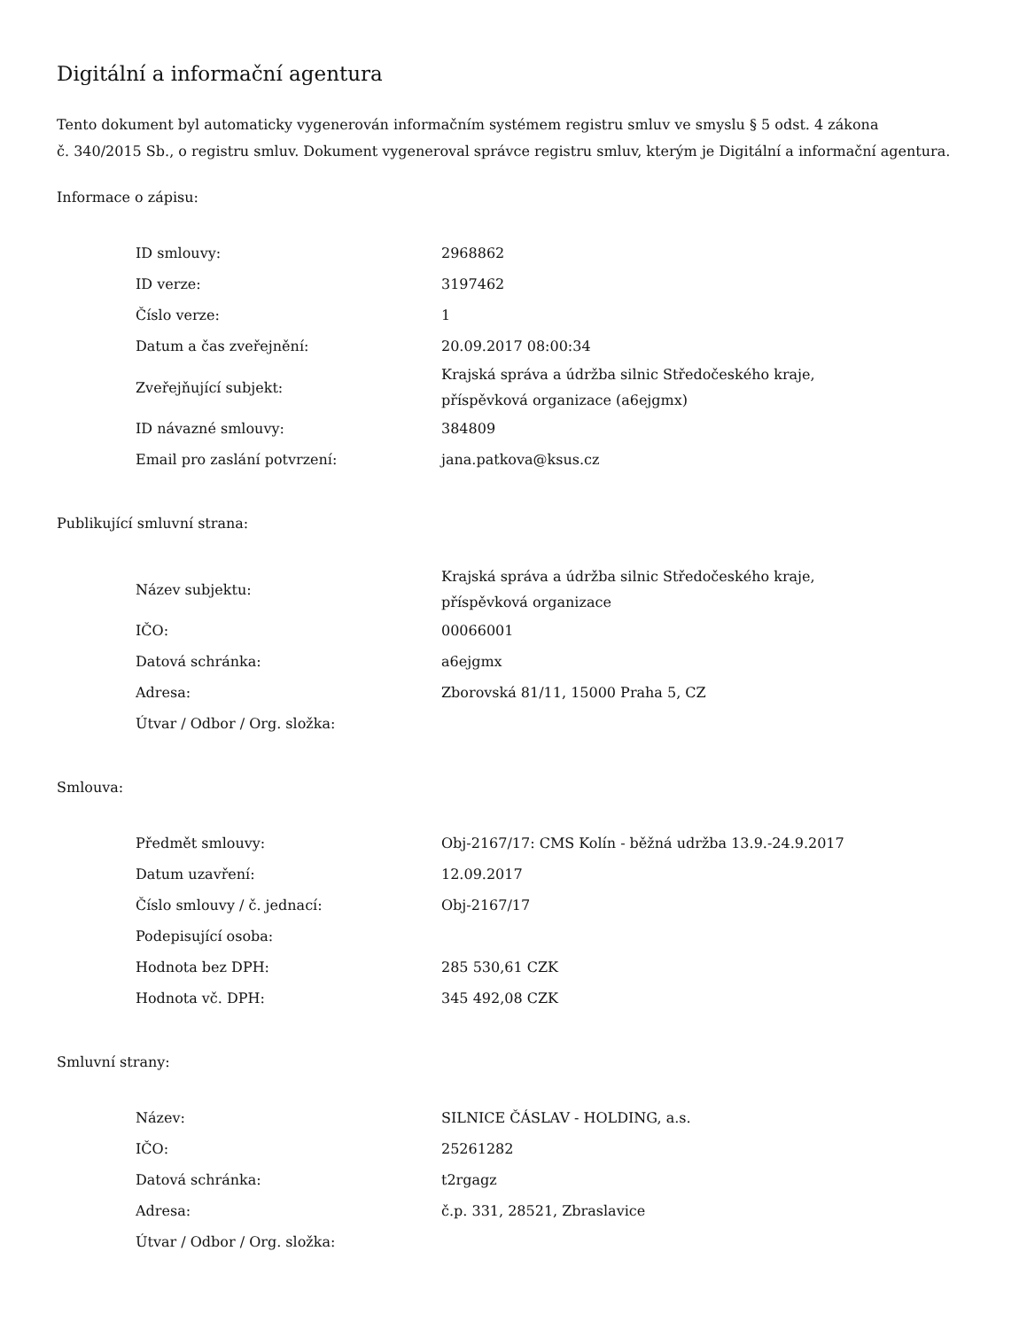Digitální a informační agentura
Tento dokument byl automaticky vygenerován informačním systémem registru smluv ve smyslu § 5 odst. 4 zákona
č. 340/2015 Sb., o registru smluv. Dokument vygeneroval správce registru smluv, kterým je Digitální a informační agentura.
Informace o zápisu:
| ID smlouvy: | 2968862 |
| ID verze: | 3197462 |
| Číslo verze: | 1 |
| Datum a čas zveřejnění: | 20.09.2017 08:00:34 |
| Zveřejňující subjekt: | Krajská správa a údržba silnic Středočeského kraje, příspěvková organizace (a6ejgmx) |
| ID návazné smlouvy: | 384809 |
| Email pro zaslání potvrzení: | jana.patkova@ksus.cz |
Publikující smluvní strana:
| Název subjektu: | Krajská správa a údržba silnic Středočeského kraje, příspěvková organizace |
| IČO: | 00066001 |
| Datová schránka: | a6ejgmx |
| Adresa: | Zborovská 81/11, 15000 Praha 5, CZ |
| Útvar / Odbor / Org. složka: | |
Smlouva:
| Předmět smlouvy: | Obj-2167/17: CMS Kolín - běžná udržba 13.9.-24.9.2017 |
| Datum uzavření: | 12.09.2017 |
| Číslo smlouvy / č. jednací: | Obj-2167/17 |
| Podepisující osoba: | |
| Hodnota bez DPH: | 285 530,61 CZK |
| Hodnota vč. DPH: | 345 492,08 CZK |
Smluvní strany:
| Název: | SILNICE ČÁSLAV - HOLDING, a.s. |
| IČO: | 25261282 |
| Datová schránka: | t2rgagz |
| Adresa: | č.p. 331, 28521, Zbraslavice |
| Útvar / Odbor / Org. složka: | |